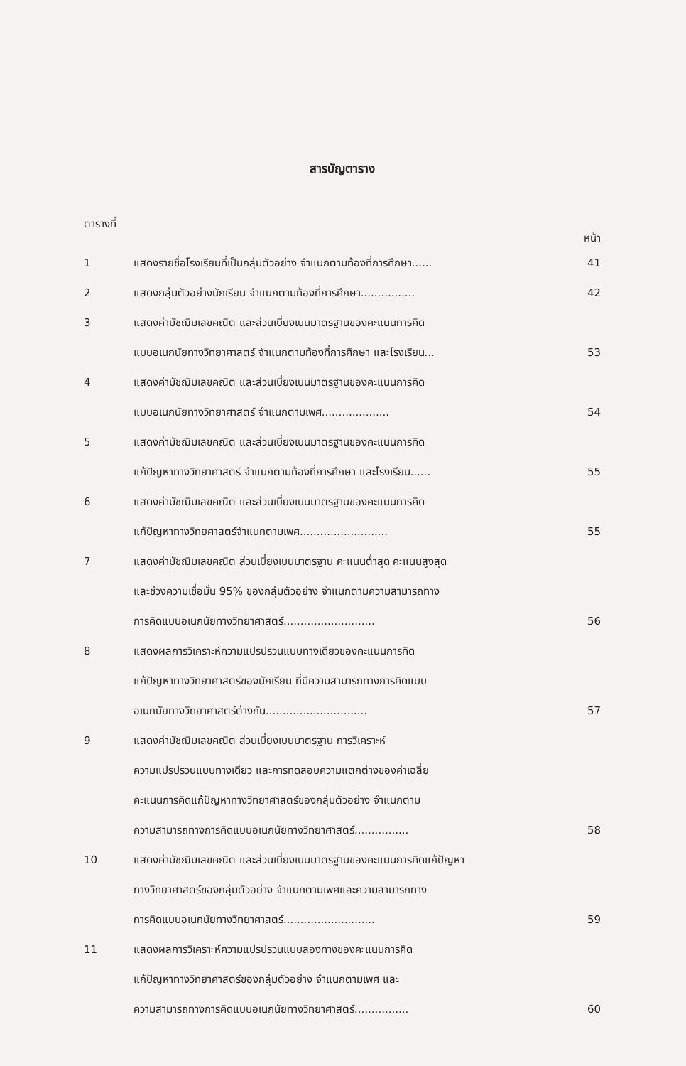สารบัญตาราง
| ตารางที่ | | หน้า |
| 1 | แสดงรายชื่อโรงเรียนที่เป็นกลุ่มตัวอย่าง จำแนกตามท้องที่การศึกษา...... | 41 |
| 2 | แสดงกลุ่มตัวอย่างนักเรียน จำแนกตามท้องที่การศึกษา................ | 42 |
| 3 | แสดงค่ามัชฌิมเลขคณิต และส่วนเบี่ยงเบนมาตรฐานของคะแนนการคิด แบบอเนกนัยทางวิทยาศาสตร์ จำแนกตามท้องที่การศึกษา และโรงเรียน... | 53 |
| 4 | แสดงค่ามัชฌิมเลขคณิต และส่วนเบี่ยงเบนมาตรฐานของคะแนนการคิด แบบอเนกนัยทางวิทยาศาสตร์ จำแนกตามเพศ.................... | 54 |
| 5 | แสดงค่ามัชฌิมเลขคณิต และส่วนเบี่ยงเบนมาตรฐานของคะแนนการคิด แก้ปัญหาทางวิทยาศาสตร์ จำแนกตามท้องที่การศึกษา และโรงเรียน...... | 55 |
| 6 | แสดงค่ามัชฌิมเลขคณิต และส่วนเบี่ยงเบนมาตรฐานของคะแนนการคิด แก้ปัญหาทางวิทยศาสตร์จำแนกตามเพศ.......................... | 55 |
| 7 | แสดงค่ามัชฌิมเลขคณิต ส่วนเบี่ยงเบนมาตรฐาน คะแนนต่ำสุด คะแนนสูงสุด และช่วงความเชื่อมั่น 95% ของกลุ่มตัวอย่าง จำแนกตามความสามารถทาง การคิดแบบอเนกนัยทางวิทยาศาสตร์........................... | 56 |
| 8 | แสดงผลการวิเคราะห์ความแปรปรวนแบบทางเดียวของคะแนนการคิด แก้ปัญหาทางวิทยาศาสตร์ของนักเรียน ที่มีความสามารถทางการคิดแบบ อเนกนัยทางวิทยาศาสตร์ต่างกัน.............................. | 57 |
| 9 | แสดงค่ามัชฌิมเลขคณิต ส่วนเบี่ยงเบนมาตรฐาน การวิเคราะห์ ความแปรปรวนแบบทางเดียว และการทดสอบความแตกต่างของค่าเฉลี่ย คะแนนการคิดแก้ปัญหาทางวิทยาศาสตร์ของกลุ่มตัวอย่าง จำแนกตาม ความสามารถทางการคิดแบบอเนกนัยทางวิทยาศาสตร์................ | 58 |
| 10 | แสดงค่ามัชฌิมเลขคณิต และส่วนเบี่ยงเบนมาตรฐานของคะแนนการคิดแก้ปัญหา ทางวิทยาศาสตร์ของกลุ่มตัวอย่าง จำแนกตามเพศและความสามารถทาง การคิดแบบอเนกนัยทางวิทยาศาสตร์........................... | 59 |
| 11 | แสดงผลการวิเคราะห์ความแปรปรวนแบบสองทางของคะแนนการคิด แก้ปัญหาทางวิทยาศาสตร์ของกลุ่มตัวอย่าง จำแนกตามเพศ และ ความสามารถทางการคิดแบบอเนกนัยทางวิทยาศาสตร์................ | 60 |